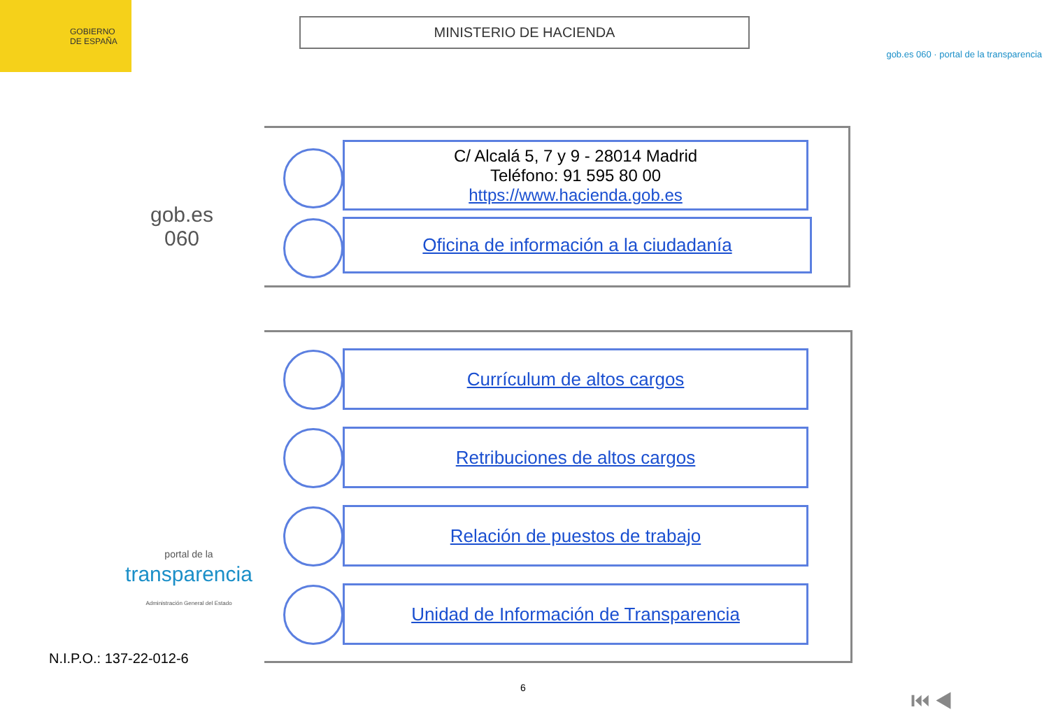GOBIERNO
DE ESPAÑA
MINISTERIO DE HACIENDA
gob.es 060 · portal de la transparencia
gob.es
060
C/ Alcalá 5, 7 y 9 - 28014 Madrid
Teléfono: 91 595 80 00
https://www.hacienda.gob.es
Oficina de información a la ciudadanía
portal de la
transparencia
Administración General del Estado
Currículum de altos cargos
Retribuciones de altos cargos
Relación de puestos de trabajo
Unidad de Información de Transparencia
N.I.P.O.: 137-22-012-6
6 ⏮ ◀